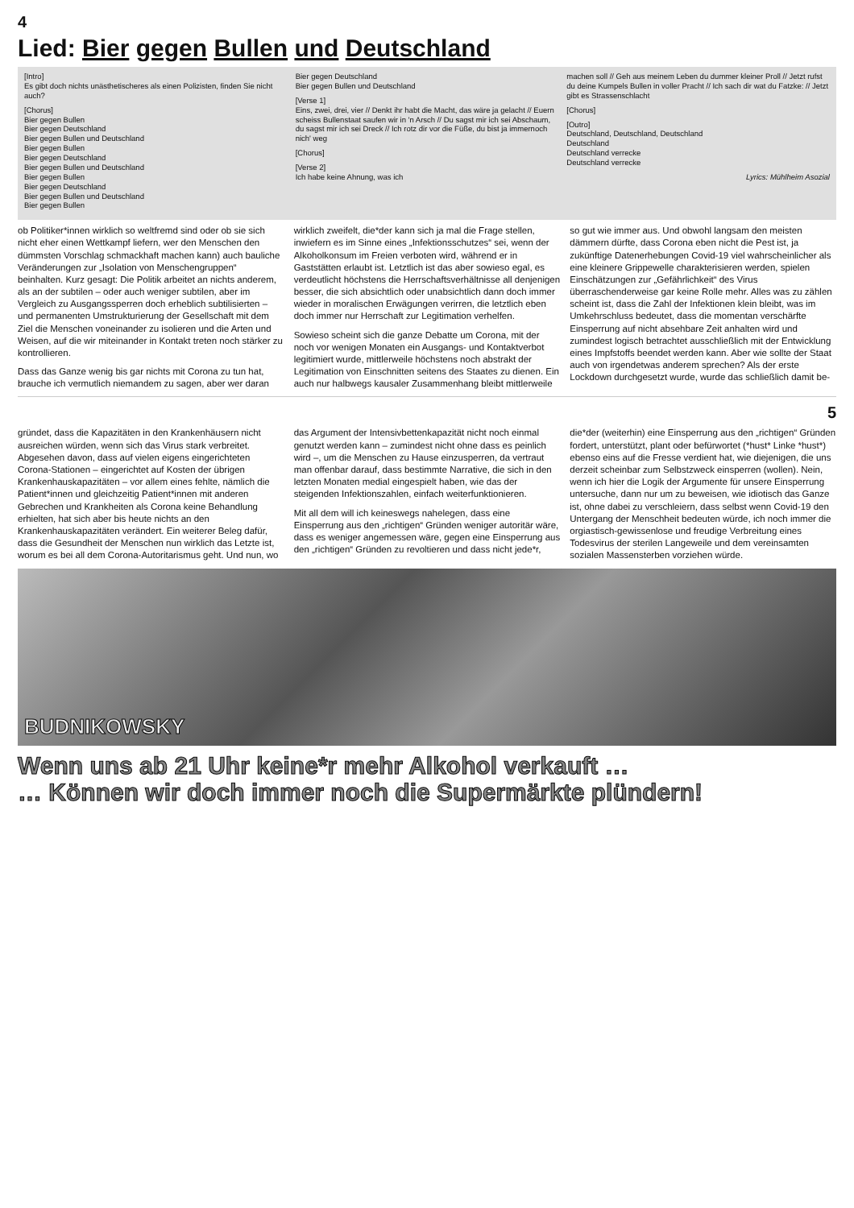4
Lied: Bier gegen Bullen und Deutschland
[Intro]
Es gibt doch nichts unästhetischeres als einen Polizisten, finden Sie nicht auch?
[Chorus]
Bier gegen Bullen
Bier gegen Deutschland
Bier gegen Bullen und Deutschland
Bier gegen Bullen
Bier gegen Deutschland
Bier gegen Bullen und Deutschland
Bier gegen Bullen
Bier gegen Deutschland
Bier gegen Bullen und Deutschland
Bier gegen Bullen
Bier gegen Deutschland
Bier gegen Bullen und Deutschland
[Verse 1]
Eins, zwei, drei, vier // Denkt ihr habt die Macht, das wäre ja gelacht // Euern scheiss Bullenstaat saufen wir in 'n Arsch // Du sagst mir ich sei Abschaum, du sagst mir ich sei Dreck // Ich rotz dir vor die Füße, du bist ja immernoch nich' weg
[Chorus]
[Verse 2]
Ich habe keine Ahnung, was ich
machen soll // Geh aus meinem Leben du dummer kleiner Proll // Jetzt rufst du deine Kumpels Bullen in voller Pracht // Ich sach dir wat du Fatzke: // Jetzt gibt es Strassenschlacht
[Chorus]
[Outro]
Deutschland, Deutschland, Deutschland
Deutschland
Deutschland verrecke
Deutschland verrecke
Lyrics: Mühlheim Asozial
ob Politiker*innen wirklich so weltfremd sind oder ob sie sich nicht eher einen Wettkampf liefern, wer den Menschen den dümmsten Vorschlag schmackhaft machen kann) auch bauliche Veränderungen zur „Isolation von Menschengruppen“ beinhalten. Kurz gesagt: Die Politik arbeitet an nichts anderem, als an der subtilen – oder auch weniger subtilen, aber im Vergleich zu Ausgangssperren doch erheblich subtilisierten – und permanenten Umstrukturierung der Gesellschaft mit dem Ziel die Menschen voneinander zu isolieren und die Arten und Weisen, auf die wir miteinander in Kontakt treten noch stärker zu kontrollieren.
Dass das Ganze wenig bis gar nichts mit Corona zu tun hat, brauche ich vermutlich niemandem zu sagen, aber wer daran wirklich zweifelt, die*der kann sich ja mal die Frage stellen, inwiefern es im Sinne eines „Infektionsschutzes“ sei, wenn der Alkoholkonsum im Freien verboten wird, während er in Gaststätten erlaubt ist. Letztlich ist das aber sowieso egal, es verdeutlicht höchstens die Herrschaftsverhältnisse all denjenigen besser, die sich absichtlich oder unabsichtlich dann doch immer wieder in moralischen Erwägungen verirren, die letztlich eben doch immer nur Herrschaft zur Legitimation verhelfen.
Sowieso scheint sich die ganze Debatte um Corona, mit der noch vor wenigen Monaten ein Ausgangs- und Kontaktverbot legitimiert wurde, mittlerweile höchstens noch abstrakt der Legitimation von Einschnitten seitens des Staates zu dienen. Ein auch nur halbwegs kausaler Zusammenhang bleibt mittlerweile so gut wie immer aus. Und obwohl langsam den meisten dämmern dürfte, dass Corona eben nicht die Pest ist, ja zukünftige Datenerhebungen Covid-19 viel wahrscheinlicher als eine kleinere Grippewelle charakterisieren werden, spielen Einschätzungen zur „Gefährlichkeit“ des Virus überraschenderweise gar keine Rolle mehr. Alles was zu zählen scheint ist, dass die Zahl der Infektionen klein bleibt, was im Umkehrschluss bedeutet, dass die momentan verschärfte Einsperrung auf nicht absehbare Zeit anhalten wird und zumindest logisch betrachtet ausschließlich mit der Entwicklung eines Impfstoffs beendet werden kann. Aber wie sollte der Staat auch von irgendetwas anderem sprechen? Als der erste Lockdown durchgesetzt wurde, wurde das schließlich damit be-
5
gründet, dass die Kapazitäten in den Krankenhäusern nicht ausreichen würden, wenn sich das Virus stark verbreitet. Abgesehen davon, dass auf vielen eigens eingerichteten Corona-Stationen – eingerichtet auf Kosten der übrigen Krankenhauskapazitäten – vor allem eines fehlte, nämlich die Patient*innen und gleichzeitig Patient*innen mit anderen Gebrechen und Krankheiten als Corona keine Behandlung erhielten, hat sich aber bis heute nichts an den Krankenhauskapazitäten verändert. Ein weiterer Beleg dafür, dass die Gesundheit der Menschen nun wirklich das Letzte ist, worum es bei all dem Corona-Autoritarismus geht. Und nun, wo das Argument der Intensivbettenkapazität nicht noch einmal genutzt werden kann – zumindest nicht ohne dass es peinlich wird –, um die Menschen zu Hause einzusperren, da vertraut man offenbar darauf, dass bestimmte Narrative, die sich in den letzten Monaten medial eingespielt haben, wie das der steigenden Infektionszahlen, einfach weiterfunktionieren.
Mit all dem will ich keineswegs nahelegen, dass eine Einsperrung aus den „richtigen“ Gründen weniger autoritär wäre, dass es weniger angemessen wäre, gegen eine Einsperrung aus den „richtigen“ Gründen zu revoltieren und dass nicht jede*r, die*der (weiterhin) eine Einsperrung aus den „richtigen“ Gründen fordert, unterstützt, plant oder befürwortet (*hust* Linke *hust*) ebenso eins auf die Fresse verdient hat, wie diejenigen, die uns derzeit scheinbar zum Selbstzweck einsperren (wollen). Nein, wenn ich hier die Logik der Argumente für unsere Einsperrung untersuche, dann nur um zu beweisen, wie idiotisch das Ganze ist, ohne dabei zu verschleiern, dass selbst wenn Covid-19 den Untergang der Menschheit bedeuten würde, ich noch immer die orgiastisch-gewissenlose und freudige Verbreitung eines Todesvirus der sterilen Langeweile und dem vereinsamten sozialen Massensterben vorziehen würde.
BUDNIKOWSKY
Wenn uns ab 21 Uhr keine*r mehr Alkohol verkauft …
… Können wir doch immer noch die Supermärkte plündern!